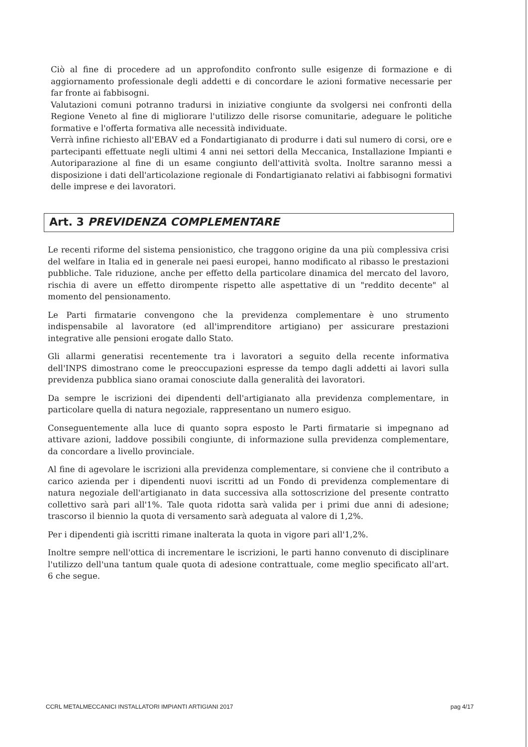Ciò al fine di procedere ad un approfondito confronto sulle esigenze di formazione e di aggiornamento professionale degli addetti e di concordare le azioni formative necessarie per far fronte ai fabbisogni.
Valutazioni comuni potranno tradursi in iniziative congiunte da svolgersi nei confronti della Regione Veneto al fine di migliorare l'utilizzo delle risorse comunitarie, adeguare le politiche formative e l'offerta formativa alle necessità individuate.
Verrà infine richiesto all'EBAV ed a Fondartigianato di produrre i dati sul numero di corsi, ore e partecipanti effettuate negli ultimi 4 anni nei settori della Meccanica, Installazione Impianti e Autoriparazione al fine di un esame congiunto dell'attività svolta. Inoltre saranno messi a disposizione i dati dell'articolazione regionale di Fondartigianato relativi ai fabbisogni formativi delle imprese e dei lavoratori.
Art. 3 PREVIDENZA COMPLEMENTARE
Le recenti riforme del sistema pensionistico, che traggono origine da una più complessiva crisi del welfare in Italia ed in generale nei paesi europei, hanno modificato al ribasso le prestazioni pubbliche. Tale riduzione, anche per effetto della particolare dinamica del mercato del lavoro, rischia di avere un effetto dirompente rispetto alle aspettative di un "reddito decente" al momento del pensionamento.
Le Parti firmatarie convengono che la previdenza complementare è uno strumento indispensabile al lavoratore (ed all'imprenditore artigiano) per assicurare prestazioni integrative alle pensioni erogate dallo Stato.
Gli allarmi generatisi recentemente tra i lavoratori a seguito della recente informativa dell'INPS dimostrano come le preoccupazioni espresse da tempo dagli addetti ai lavori sulla previdenza pubblica siano oramai conosciute dalla generalità dei lavoratori.
Da sempre le iscrizioni dei dipendenti dell'artigianato alla previdenza complementare, in particolare quella di natura negoziale, rappresentano un numero esiguo.
Conseguentemente alla luce di quanto sopra esposto le Parti firmatarie si impegnano ad attivare azioni, laddove possibili congiunte, di informazione sulla previdenza complementare, da concordare a livello provinciale.
Al fine di agevolare le iscrizioni alla previdenza complementare, si conviene che il contributo a carico azienda per i dipendenti nuovi iscritti ad un Fondo di previdenza complementare di natura negoziale dell'artigianato in data successiva alla sottoscrizione del presente contratto collettivo sarà pari all'1%. Tale quota ridotta sarà valida per i primi due anni di adesione; trascorso il biennio la quota di versamento sarà adeguata al valore di 1,2%.
Per i dipendenti già iscritti rimane inalterata la quota in vigore pari all'1,2%.
Inoltre sempre nell'ottica di incrementare le iscrizioni, le parti hanno convenuto di disciplinare l'utilizzo dell'una tantum quale quota di adesione contrattuale, come meglio specificato all'art. 6 che segue.
CCRL METALMECCANICI INSTALLATORI IMPIANTI ARTIGIANI 2017 pag 4/17